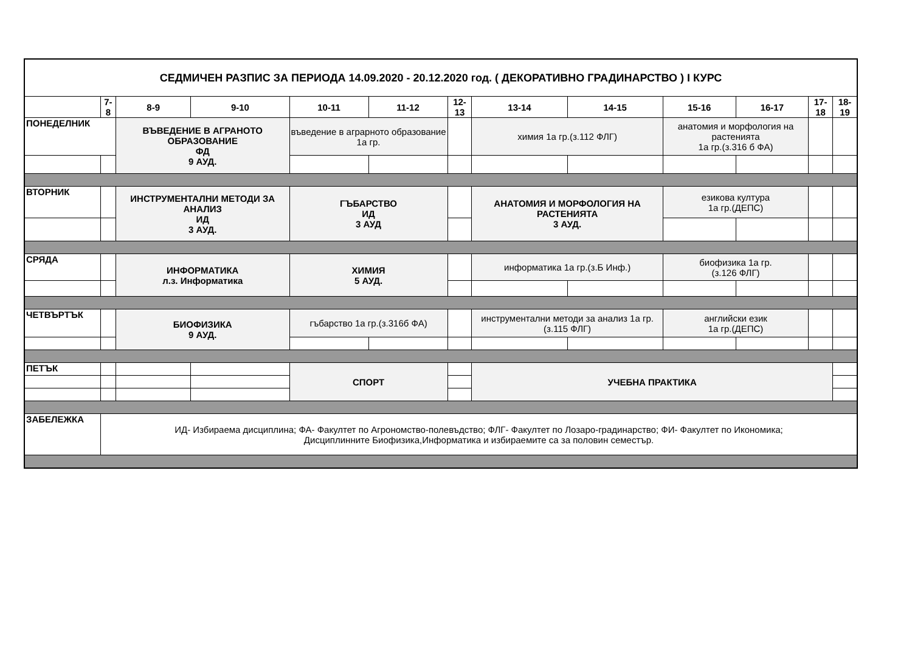| СЕДМИЧЕН РАЗПИС ЗА ПЕРИОДА 14.09.2020 - 20.12.2020 год. ( ДЕКОРАТИВНО ГРАДИНАРСТВО ) I КУРС | | | | | | | | | | | | |
| | 7-8 | 8-9 | 9-10 | 10-11 | 11-12 | 12-13 | 13-14 | 14-15 | 15-16 | 16-17 | 17-18 | 18-19 |
| ПОНЕДЕЛНИК | | ВЪВЕДЕНИЕ В АГРАНОТО ОБРАЗОВАНИЕ ФД 9 АУД. | | въведение в аграрното образование 1а гр. | | | химия 1а гр.(з.112 ФЛГ) | | анатомия и морфология на растенията 1а гр.(з.316 б ФА) | | | |
| ВТОРНИК | | ИНСТРУМЕНТАЛНИ МЕТОДИ ЗА АНАЛИЗ ИД 3 АУД. | | ГЪБАРСТВО ИД 3 АУД | | | АНАТОМИЯ И МОРФОЛОГИЯ НА РАСТЕНИЯТА 3 АУД. | | езикова култура 1а гр.(ДЕПС) | | | |
| СРЯДА | | ИНФОРМАТИКА л.з. Информатика | | ХИМИЯ 5 АУД. | | | информатика 1а гр.(з.Б Инф.) | | биофизика 1а гр. (з.126 ФЛГ) | | | |
| ЧЕТВЪРТЪК | | БИОФИЗИКА 9 АУД. | | гъбарство 1а гр.(з.316б ФА) | | | инструментални методи за анализ 1а гр.(з.115 ФЛГ) | | английски език 1а гр.(ДЕПС) | | | |
| ПЕТЪК | | | | СПОРТ | | | УЧЕБНА ПРАКТИКА | | | | | |
| ЗАБЕЛЕЖКА | ИД- Избираема дисциплина; ФА- Факултет по Агрономство-полевъдство; ФЛГ- Факултет по Лозаро-градинарство; ФИ- Факултет по Икономика; Дисциплинните Биофизика,Информатика и избираемите са за половин семестър. | | | | | | | | | | | |